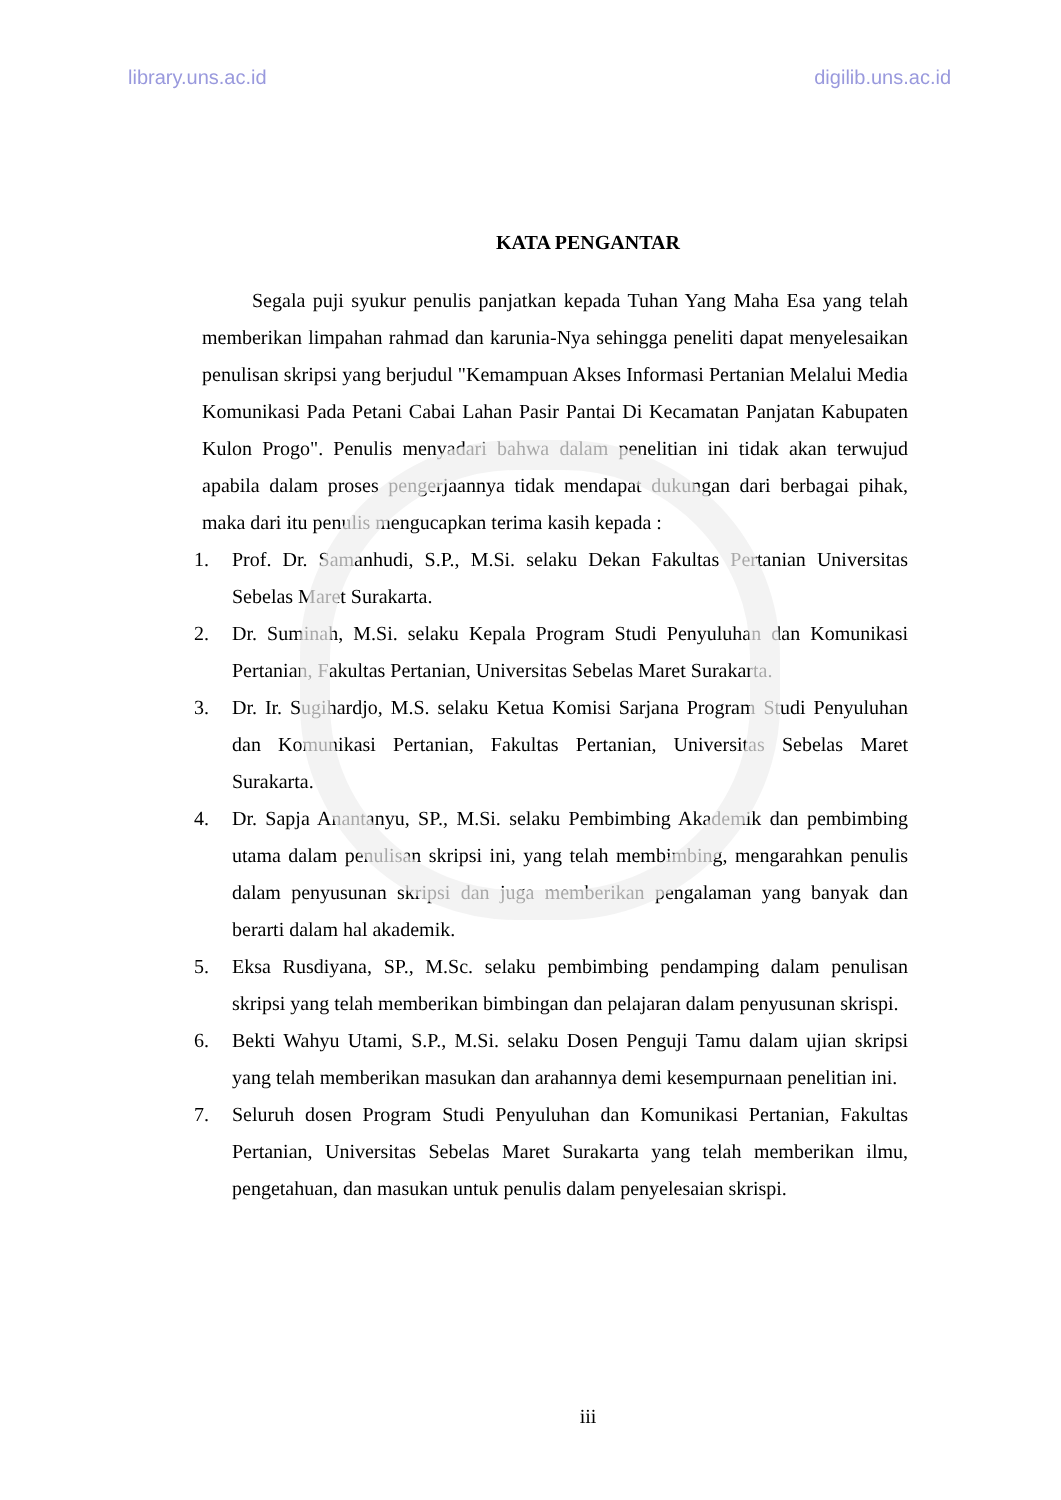library.uns.ac.id digilib.uns.ac.id
KATA PENGANTAR
Segala puji syukur penulis panjatkan kepada Tuhan Yang Maha Esa yang telah memberikan limpahan rahmad dan karunia-Nya sehingga peneliti dapat menyelesaikan penulisan skripsi yang berjudul "Kemampuan Akses Informasi Pertanian Melalui Media Komunikasi Pada Petani Cabai Lahan Pasir Pantai Di Kecamatan Panjatan Kabupaten Kulon Progo". Penulis menyadari bahwa dalam penelitian ini tidak akan terwujud apabila dalam proses pengerjaannya tidak mendapat dukungan dari berbagai pihak, maka dari itu penulis mengucapkan terima kasih kepada :
1. Prof. Dr. Samanhudi, S.P., M.Si. selaku Dekan Fakultas Pertanian Universitas Sebelas Maret Surakarta.
2. Dr. Suminah, M.Si. selaku Kepala Program Studi Penyuluhan dan Komunikasi Pertanian, Fakultas Pertanian, Universitas Sebelas Maret Surakarta.
3. Dr. Ir. Sugihardjo, M.S. selaku Ketua Komisi Sarjana Program Studi Penyuluhan dan Komunikasi Pertanian, Fakultas Pertanian, Universitas Sebelas Maret Surakarta.
4. Dr. Sapja Anantanyu, SP., M.Si. selaku Pembimbing Akademik dan pembimbing utama dalam penulisan skripsi ini, yang telah membimbing, mengarahkan penulis dalam penyusunan skripsi dan juga memberikan pengalaman yang banyak dan berarti dalam hal akademik.
5. Eksa Rusdiyana, SP., M.Sc. selaku pembimbing pendamping dalam penulisan skripsi yang telah memberikan bimbingan dan pelajaran dalam penyusunan skrispi.
6. Bekti Wahyu Utami, S.P., M.Si. selaku Dosen Penguji Tamu dalam ujian skripsi yang telah memberikan masukan dan arahannya demi kesempurnaan penelitian ini.
7. Seluruh dosen Program Studi Penyuluhan dan Komunikasi Pertanian, Fakultas Pertanian, Universitas Sebelas Maret Surakarta yang telah memberikan ilmu, pengetahuan, dan masukan untuk penulis dalam penyelesaian skrispi.
iii